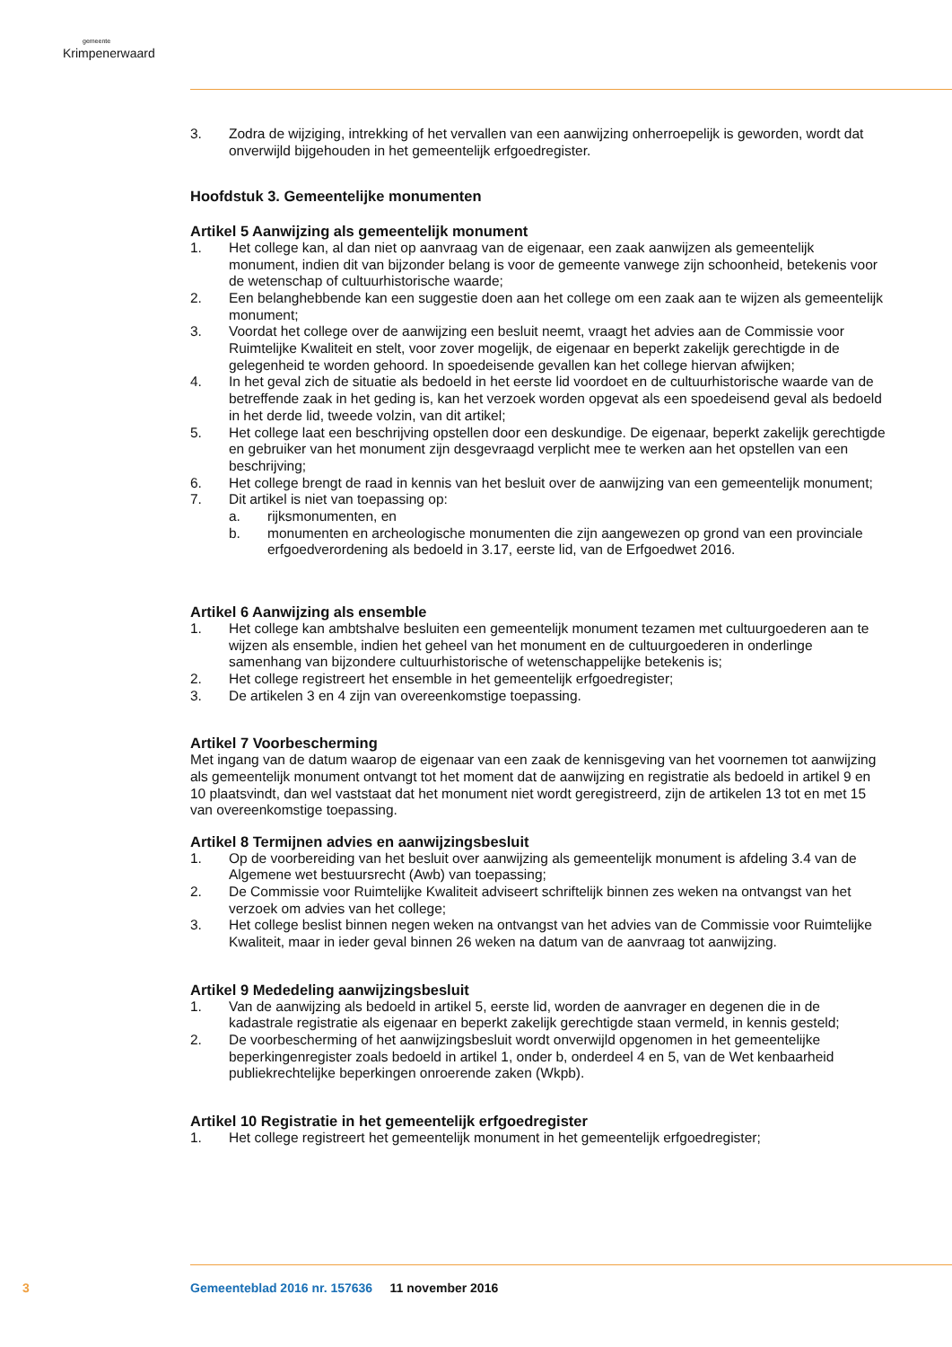gemeente
Krimpenerwaard
3. Zodra de wijziging, intrekking of het vervallen van een aanwijzing onherroepelijk is geworden, wordt dat onverwijld bijgehouden in het gemeentelijk erfgoedregister.
Hoofdstuk 3. Gemeentelijke monumenten
Artikel 5 Aanwijzing als gemeentelijk monument
1. Het college kan, al dan niet op aanvraag van de eigenaar, een zaak aanwijzen als gemeentelijk monument, indien dit van bijzonder belang is voor de gemeente vanwege zijn schoonheid, betekenis voor de wetenschap of cultuurhistorische waarde;
2. Een belanghebbende kan een suggestie doen aan het college om een zaak aan te wijzen als gemeentelijk monument;
3. Voordat het college over de aanwijzing een besluit neemt, vraagt het advies aan de Commissie voor Ruimtelijke Kwaliteit en stelt, voor zover mogelijk, de eigenaar en beperkt zakelijk gerechtigde in de gelegenheid te worden gehoord. In spoedeisende gevallen kan het college hiervan afwijken;
4. In het geval zich de situatie als bedoeld in het eerste lid voordoet en de cultuurhistorische waarde van de betreffende zaak in het geding is, kan het verzoek worden opgevat als een spoedeisend geval als bedoeld in het derde lid, tweede volzin, van dit artikel;
5. Het college laat een beschrijving opstellen door een deskundige. De eigenaar, beperkt zakelijk gerechtigde en gebruiker van het monument zijn desgevraagd verplicht mee te werken aan het opstellen van een beschrijving;
6. Het college brengt de raad in kennis van het besluit over de aanwijzing van een gemeentelijk monument;
7. Dit artikel is niet van toepassing op:
a. rijksmonumenten, en
b. monumenten en archeologische monumenten die zijn aangewezen op grond van een provinciale erfgoedverordening als bedoeld in 3.17, eerste lid, van de Erfgoedwet 2016.
Artikel 6 Aanwijzing als ensemble
1. Het college kan ambtshalve besluiten een gemeentelijk monument tezamen met cultuurgoederen aan te wijzen als ensemble, indien het geheel van het monument en de cultuurgoederen in onderlinge samenhang van bijzondere cultuurhistorische of wetenschappelijke betekenis is;
2. Het college registreert het ensemble in het gemeentelijk erfgoedregister;
3. De artikelen 3 en 4 zijn van overeenkomstige toepassing.
Artikel 7 Voorbescherming
Met ingang van de datum waarop de eigenaar van een zaak de kennisgeving van het voornemen tot aanwijzing als gemeentelijk monument ontvangt tot het moment dat de aanwijzing en registratie als bedoeld in artikel 9 en 10 plaatsvindt, dan wel vaststaat dat het monument niet wordt geregistreerd, zijn de artikelen 13 tot en met 15 van overeenkomstige toepassing.
Artikel 8 Termijnen advies en aanwijzingsbesluit
1. Op de voorbereiding van het besluit over aanwijzing als gemeentelijk monument is afdeling 3.4 van de Algemene wet bestuursrecht (Awb) van toepassing;
2. De Commissie voor Ruimtelijke Kwaliteit adviseert schriftelijk binnen zes weken na ontvangst van het verzoek om advies van het college;
3. Het college beslist binnen negen weken na ontvangst van het advies van de Commissie voor Ruimtelijke Kwaliteit, maar in ieder geval binnen 26 weken na datum van de aanvraag tot aanwijzing.
Artikel 9 Mededeling aanwijzingsbesluit
1. Van de aanwijzing als bedoeld in artikel 5, eerste lid, worden de aanvrager en degenen die in de kadastrale registratie als eigenaar en beperkt zakelijk gerechtigde staan vermeld, in kennis gesteld;
2. De voorbescherming of het aanwijzingsbesluit wordt onverwijld opgenomen in het gemeentelijke beperkingenregister zoals bedoeld in artikel 1, onder b, onderdeel 4 en 5, van de Wet kenbaarheid publiekrechtelijke beperkingen onroerende zaken (Wkpb).
Artikel 10 Registratie in het gemeentelijk erfgoedregister
1. Het college registreert het gemeentelijk monument in het gemeentelijk erfgoedregister;
3 Gemeenteblad 2016 nr. 157636 11 november 2016